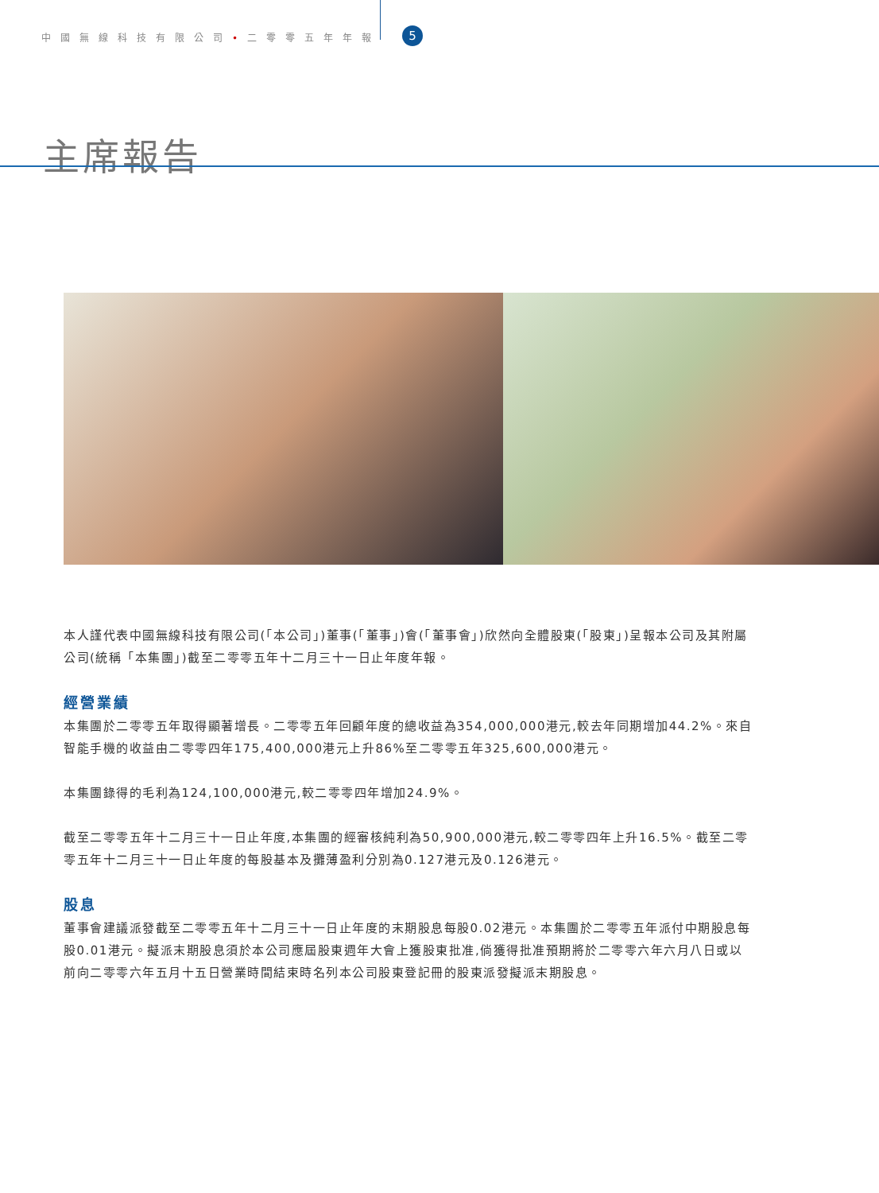中國無線科技有限公司•二零零五年年報 5
主席報告
本人謹代表中國無線科技有限公司(「本公司」)董事(「董事」)會(「董事會」)欣然向全體股東(「股東」)呈報本公司及其附屬公司(統稱「本集團」)截至二零零五年十二月三十一日止年度年報。
經營業績
本集團於二零零五年取得顯著增長。二零零五年回顧年度的總收益為354,000,000港元,較去年同期增加44.2%。來自智能手機的收益由二零零四年175,400,000港元上升86%至二零零五年325,600,000港元。
本集團錄得的毛利為124,100,000港元,較二零零四年增加24.9%。
截至二零零五年十二月三十一日止年度,本集團的經審核純利為50,900,000港元,較二零零四年上升16.5%。截至二零零五年十二月三十一日止年度的每股基本及攤薄盈利分別為0.127港元及0.126港元。
股息
董事會建議派發截至二零零五年十二月三十一日止年度的末期股息每股0.02港元。本集團於二零零五年派付中期股息每股0.01港元。擬派末期股息須於本公司應屆股東週年大會上獲股東批准,倘獲得批准預期將於二零零六年六月八日或以前向二零零六年五月十五日營業時間結束時名列本公司股東登記冊的股東派發擬派末期股息。